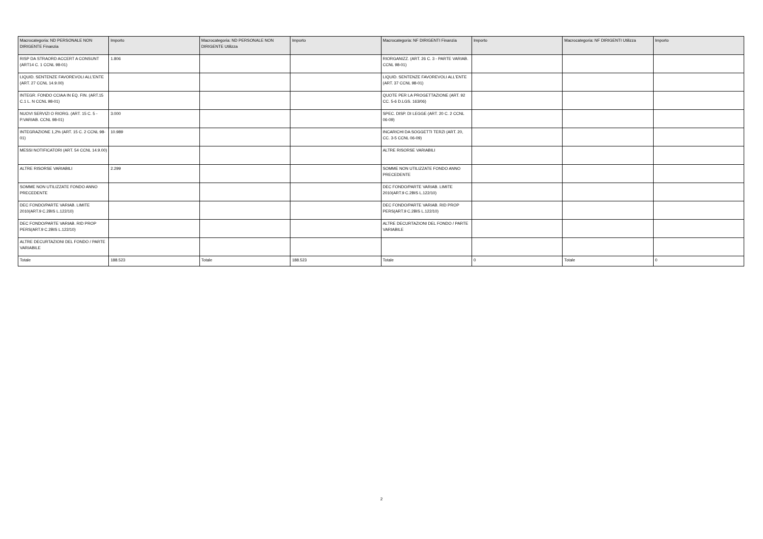| Macrocategoria: ND PERSONALE NON DIRIGENTE Finanzia | Importo | Macrocategoria: ND PERSONALE NON DIRIGENTE Utilizza | Importo | Macrocategoria: NF DIRIGENTI Finanzia | Importo | Macrocategoria: NF DIRIGENTI Utilizza | Importo |
| --- | --- | --- | --- | --- | --- | --- | --- |
| RISP DA STRAORD ACCERT A CONSUNT (ART14 C. 1 CCNL 98-01) | 1.806 | | | RIORGANIZZ. (ART. 26 C. 3 - PARTE VARIAB. CCNL 98-01) | | | |
| LIQUID. SENTENZE FAVOREVOLI ALL'ENTE (ART. 27 CCNL 14.9.00) | | | | LIQUID. SENTENZE FAVOREVOLI ALL'ENTE (ART. 37 CCNL 98-01) | | | |
| INTEGR. FONDO CCIAA IN EQ. FIN. (ART.15 C.1 L. N CCNL 98-01) | | | | QUOTE PER LA PROGETTAZIONE (ART. 92 CC. 5-6 D.LGS. 163/06) | | | |
| NUOVI SERVIZI O RIORG. (ART. 15 C. 5 - P.VARIAB. CCNL 98-01) | 3.000 | | | SPEC. DISP. DI LEGGE (ART. 20 C. 2 CCNL 06-09) | | | |
| INTEGRAZIONE 1,2% (ART. 15 C. 2 CCNL 98-01) | 10.989 | | | INCARICHI DA SOGGETTI TERZI (ART. 20, CC. 3-5 CCNL 06-09) | | | |
| MESSI NOTIFICATORI (ART. 54 CCNL 14.9.00) | | | | ALTRE RISORSE VARIABILI | | | |
| ALTRE RISORSE VARIABILI | 2.299 | | | SOMME NON UTILIZZATE FONDO ANNO PRECEDENTE | | | |
| SOMME NON UTILIZZATE FONDO ANNO PRECEDENTE | | | | DEC FONDO/PARTE VARIAB. LIMITE 2010(ART.9 C.2BIS L.122/10) | | | |
| DEC FONDO/PARTE VARIAB. LIMITE 2010(ART.9 C.2BIS L.122/10) | | | | DEC FONDO/PARTE VARIAB. RID PROP PERS(ART.9 C.2BIS L.122/10) | | | |
| DEC FONDO/PARTE VARIAB. RID PROP PERS(ART.9 C.2BIS L.122/10) | | | | ALTRE DECURTAZIONI DEL FONDO / PARTE VARIABILE | | | |
| ALTRE DECURTAZIONI DEL FONDO / PARTE VARIABILE | | | | | | | |
| Totale | 188.523 | Totale | 188.523 | Totale | 0 | Totale | 0 |
2